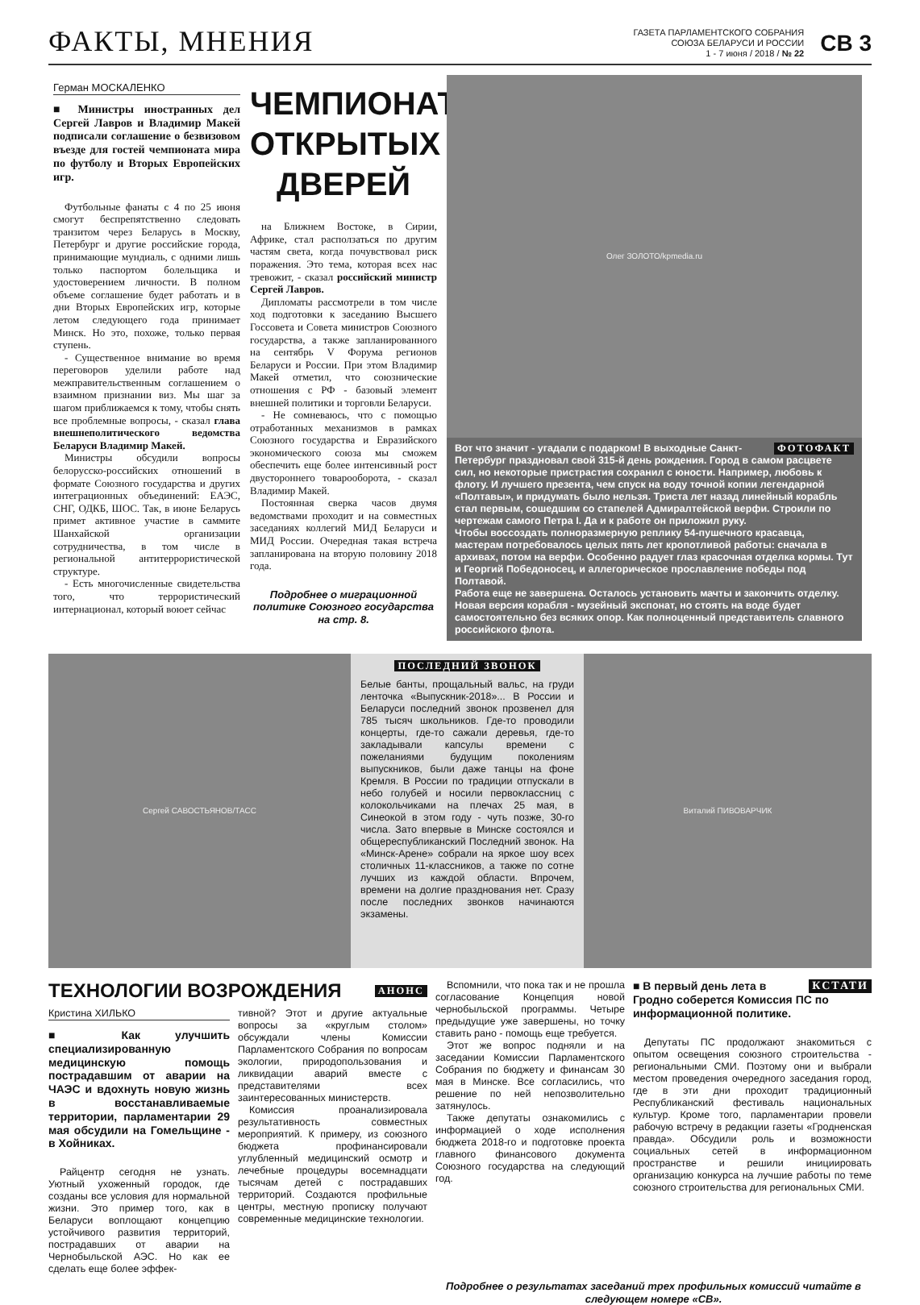ФАКТЫ, МНЕНИЯ
ГАЗЕТА ПАРЛАМЕНТСКОГО СОБРАНИЯ
СОЮЗА БЕЛАРУСИ И РОССИИ
1 - 7 июня / 2018 / № 22
СВ 3
Герман МОСКАЛЕНКО
■ Министры иностранных дел Сергей Лавров и Владимир Макей подписали соглашение о безвизовом въезде для гостей чемпионата мира по футболу и Вторых Европейских игр.
Футбольные фанаты с 4 по 25 июня смогут беспрепятственно следовать транзитом через Беларусь в Москву, Петербург и другие российские города, принимающие мундиаль, с одними лишь только паспортом болельщика и удостоверением личности. В полном объеме соглашение будет работать и в дни Вторых Европейских игр, которые летом следующего года принимает Минск. Но это, похоже, только первая ступень.
- Существенное внимание во время переговоров уделили работе над межправительственным соглашением о взаимном признании виз. Мы шаг за шагом приближаемся к тому, чтобы снять все проблемные вопросы, - сказал глава внешнеполитического ведомства Беларуси Владимир Макей.
Министры обсудили вопросы белорусско-российских отношений в формате Союзного государства и других интеграционных объединений: ЕАЭС, СНГ, ОДКБ, ШОС. Так, в июне Беларусь примет активное участие в саммите Шанхайской организации сотрудничества, в том числе в региональной антитеррористической структуре.
- Есть многочисленные свидетельства того, что террористический интернационал, который воюет сейчас
ЧЕМПИОНАТ
ОТКРЫТЫХ
ДВЕРЕЙ
на Ближнем Востоке, в Сирии, Африке, стал расползаться по другим частям света, когда почувствовал риск поражения. Это тема, которая всех нас тревожит, - сказал российский министр Сергей Лавров.
Дипломаты рассмотрели в том числе ход подготовки к заседанию Высшего Госсовета и Совета министров Союзного государства, а также запланированного на сентябрь V Форума регионов Беларуси и России. При этом Владимир Макей отметил, что союзнические отношения с РФ - базовый элемент внешней политики и торговли Беларуси.
- Не сомневаюсь, что с помощью отработанных механизмов в рамках Союзного государства и Евразийского экономического союза мы сможем обеспечить еще более интенсивный рост двустороннего товарооборота, - сказал Владимир Макей.
Постоянная сверка часов двумя ведомствами проходит и на совместных заседаниях коллегий МИД Беларуси и МИД России. Очередная такая встреча запланирована на вторую половину 2018 года.
Подробнее о миграционной политике Союзного государства на стр. 8.
Олег ЗОЛОТО/kpmedia.ru
ФОТОФАКТ Вот что значит - угадали с подарком! В выходные Санкт-Петербург праздновал свой 315-й день рождения. Город в самом расцвете сил, но некоторые пристрастия сохранил с юности. Например, любовь к флоту. И лучшего презента, чем спуск на воду точной копии легендарной «Полтавы», и придумать было нельзя. Триста лет назад линейный корабль стал первым, сошедшим со стапелей Адмиралтейской верфи. Строили по чертежам самого Петра I. Да и к работе он приложил руку.
Чтобы воссоздать полноразмерную реплику 54-пушечного красавца, мастерам потребовалось целых пять лет кропотливой работы: сначала в архивах, потом на верфи. Особенно радует глаз красочная отделка кормы. Тут и Георгий Победоносец, и аллегорическое прославление победы под Полтавой.
Работа еще не завершена. Осталось установить мачты и закончить отделку. Новая версия корабля - музейный экспонат, но стоять на воде будет самостоятельно без всяких опор. Как полноценный представитель славного российского флота.
Сергей САВОСТЬЯНОВ/ТАСС
ПОСЛЕДНИЙ ЗВОНОК
Белые банты, прощальный вальс, на груди ленточка «Выпускник-2018»... В России и Беларуси последний звонок прозвенел для 785 тысяч школьников. Где-то проводили концерты, где-то сажали деревья, где-то закладывали капсулы времени с пожеланиями будущим поколениям выпускников, были даже танцы на фоне Кремля. В России по традиции отпускали в небо голубей и носили первоклассниц с колокольчиками на плечах 25 мая, в Синеокой в этом году - чуть позже, 30-го числа. Зато впервые в Минске состоялся и общереспубликанский Последний звонок. На «Минск-Арене» собрали на яркое шоу всех столичных 11-классников, а также по сотне лучших из каждой области. Впрочем, времени на долгие празднования нет. Сразу после последних звонков начинаются экзамены.
Виталий ПИВОВАРЧИК
ТЕХНОЛОГИИ ВОЗРОЖДЕНИЯ АНОНС
Кристина ХИЛЬКО
■ Как улучшить специализированную медицинскую помощь пострадавшим от аварии на ЧАЭС и вдохнуть новую жизнь в восстанавливаемые территории, парламентарии 29 мая обсудили на Гомельщине - в Хойниках.
Райцентр сегодня не узнать. Уютный ухоженный городок, где созданы все условия для нормальной жизни. Это пример того, как в Беларуси воплощают концепцию устойчивого развития территорий, пострадавших от аварии на Чернобыльской АЭС. Но как ее сделать еще более эффек-
тивной? Этот и другие актуальные вопросы за «круглым столом» обсуждали члены Комиссии Парламентского Собрания по вопросам экологии, природопользования и ликвидации аварий вместе с представителями всех заинтересованных министерств.
Комиссия проанализировала результативность совместных мероприятий. К примеру, из союзного бюджета профинансировали углубленный медицинский осмотр и лечебные процедуры восемнадцати тысячам детей с пострадавших территорий. Создаются профильные центры, местную прописку получают современные медицинские технологии.
Вспомнили, что пока так и не прошла согласование Концепция новой чернобыльской программы. Четыре предыдущие уже завершены, но точку ставить рано - помощь еще требуется.
Этот же вопрос подняли и на заседании Комиссии Парламентского Собрания по бюджету и финансам 30 мая в Минске. Все согласились, что решение по ней непозволительно затянулось.
Также депутаты ознакомились с информацией о ходе исполнения бюджета 2018-го и подготовке проекта главного финансового документа Союзного государства на следующий год.
КСТАТИ ■ В первый день лета в Гродно соберется Комиссия ПС по информационной политике.
Депутаты ПС продолжают знакомиться с опытом освещения союзного строительства - региональными СМИ. Поэтому они и выбрали местом проведения очередного заседания город, где в эти дни проходит традиционный Республиканский фестиваль национальных культур. Кроме того, парламентарии провели рабочую встречу в редакции газеты «Гродненская правда». Обсудили роль и возможности социальных сетей в информационном пространстве и решили инициировать организацию конкурса на лучшие работы по теме союзного строительства для региональных СМИ.
Подробнее о результатах заседаний трех профильных комиссий читайте в следующем номере «СВ».